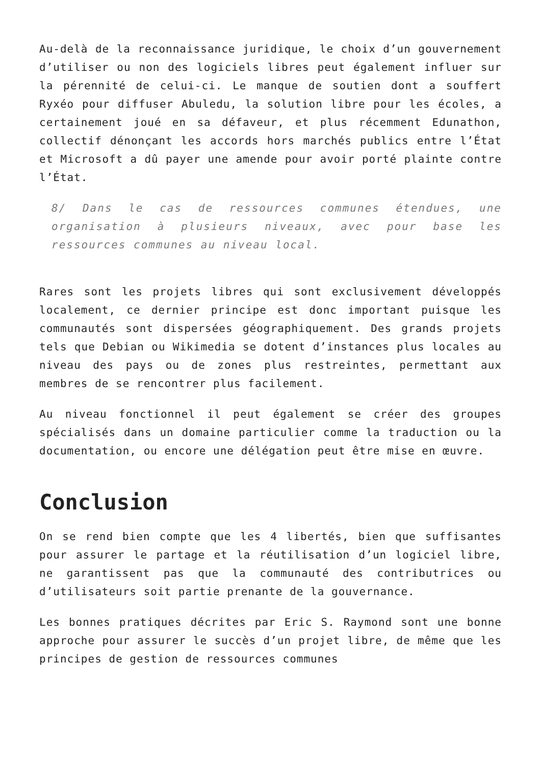Au-delà de la reconnaissance juridique, le choix d’un gouvernement d’utiliser ou non des logiciels libres peut également influer sur la pérennité de celui-ci. Le manque de soutien dont a souffert Ryxéo pour diffuser Abuledu, la solution libre pour les écoles, a certainement joué en sa défaveur, et plus récemment Edunathon, collectif dénonçant les accords hors marchés publics entre l’État et Microsoft a dû payer une amende pour avoir porté plainte contre l’État.
8/ Dans le cas de ressources communes étendues, une organisation à plusieurs niveaux, avec pour base les ressources communes au niveau local.
Rares sont les projets libres qui sont exclusivement développés localement, ce dernier principe est donc important puisque les communautés sont dispersées géographiquement. Des grands projets tels que Debian ou Wikimedia se dotent d’instances plus locales au niveau des pays ou de zones plus restreintes, permettant aux membres de se rencontrer plus facilement.
Au niveau fonctionnel il peut également se créer des groupes spécialisés dans un domaine particulier comme la traduction ou la documentation, ou encore une délégation peut être mise en œuvre.
Conclusion
On se rend bien compte que les 4 libertés, bien que suffisantes pour assurer le partage et la réutilisation d’un logiciel libre, ne garantissent pas que la communauté des contributrices ou d’utilisateurs soit partie prenante de la gouvernance.
Les bonnes pratiques décrites par Eric S. Raymond sont une bonne approche pour assurer le succès d’un projet libre, de même que les principes de gestion de ressources communes